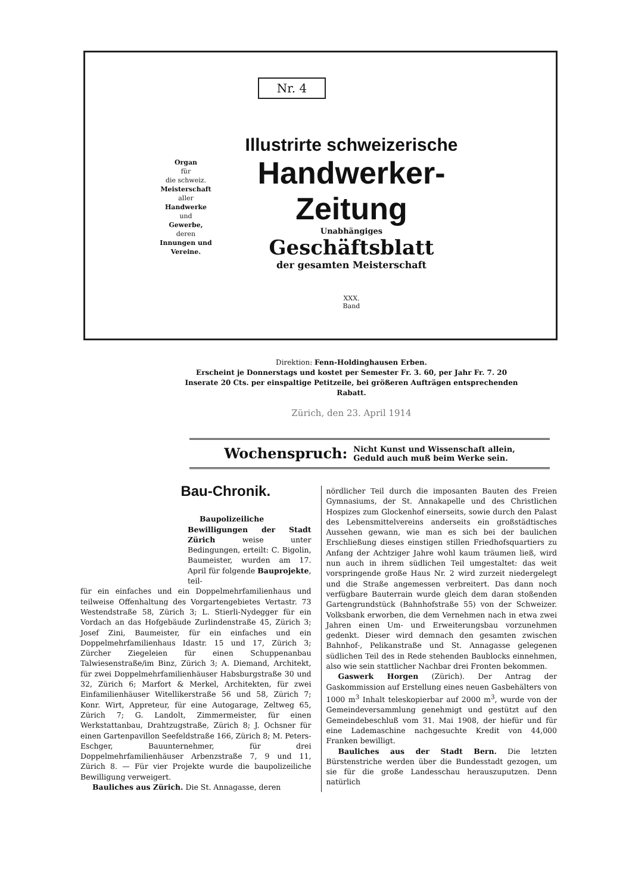Organ
für
die schweiz.
Meisterschaft
aller
Handwerke
und
Gewerbe,
deren
Innungen und Vereine.
Nr. 4
Illustrirte schweizerische
Handwerker-Zeitung
Unabhängiges
Geschäftsblatt
der gesamten Meisterschaft
XXX.
Band
Direktion: Fenn-Holdinghausen Erben.
Erscheint je Donnerstags und kostet per Semester Fr. 3. 60, per Jahr Fr. 7. 20
Inserate 20 Cts. per einspaltige Petitzeile, bei größeren Aufträgen entsprechenden Rabatt.
Zürich, den 23. April 1914
Wochenspruch: Nicht Kunst und Wissenschaft allein,
Geduld auch muß beim Werke sein.
Bau-Chronik.
Baupolizeiliche Bewilligungen der Stadt Zürich weise unter Bedingungen, erteilt: C. Bigolin, Baumeister, wurden am 17. April für folgende Bauprojekte, teil-
für ein einfaches und ein Doppelmehrfamilienhaus und teilweise Offenhaltung des Vorgartengebietes Vertastr. 73 Westendstraße 58, Zürich 3; L. Stierli-Nydegger für ein Vordach an das Hofgebäude Zurlindenstraße 45, Zürich 3; Josef Zini, Baumeister, für ein einfaches und ein Doppelmehrfamilienhaus Idastr. 15 und 17, Zürich 3; Zürcher Ziegeleien für einen Schuppenanbau Talwiesenstraße/im Binz, Zürich 3; A. Diemand, Architekt, für zwei Doppelmehrfamilienhäuser Habsburgstraße 30 und 32, Zürich 6; Marfort & Merkel, Architekten, für zwei Einfamilienhäuser Witellikerstraße 56 und 58, Zürich 7; Konr. Wirt, Appreteur, für eine Autogarage, Zeltweg 65, Zürich 7; G. Landolt, Zimmermeister, für einen Werkstattanbau, Drahtzugstraße, Zürich 8; J. Ochsner für einen Gartenpavillon Seefeldstraße 166, Zürich 8; M. Peters-Eschger, Bauunternehmer, für drei Doppelmehrfamilienhäuser Arbenzstraße 7, 9 und 11, Zürich 8. — Für vier Projekte wurde die baupolizeiliche Bewilligung verweigert.
Bauliches aus Zürich. Die St. Annagasse, deren
nördlicher Teil durch die imposanten Bauten des Freien Gymnasiums, der St. Annakapelle und des Christlichen Hospizes zum Glockenhof einerseits, sowie durch den Palast des Lebensmittelvereins anderseits ein großstädtisches Aussehen gewann, wie man es sich bei der baulichen Erschließung dieses einstigen stillen Friedhofsquartiers zu Anfang der Achtziger Jahre wohl kaum träumen ließ, wird nun auch in ihrem südlichen Teil umgestaltet: das weit vorspringende große Haus Nr. 2 wird zurzeit niedergelegt und die Straße angemessen verbreitert. Das dann noch verfügbare Bauterrain wurde gleich dem daran stoßenden Gartengrundstück (Bahnhofstraße 55) von der Schweizer. Volksbank erworben, die dem Vernehmen nach in etwa zwei Jahren einen Um- und Erweiterungsbau vorzunehmen gedenkt. Dieser wird demnach den gesamten zwischen Bahnhof-, Pelikanstraße und St. Annagasse gelegenen südlichen Teil des in Rede stehenden Baublocks einnehmen, also wie sein stattlicher Nachbar drei Fronten bekommen.
Gaswerk Horgen (Zürich). Der Antrag der Gaskommission auf Erstellung eines neuen Gasbehälters von 1000 m<sup>3</sup> Inhalt teleskopierbar auf 2000 m<sup>3</sup>, wurde von der Gemeindeversammlung genehmigt und gestützt auf den Gemeindebeschluß vom 31. Mai 1908, der hiefür und für eine Lademaschine nachgesuchte Kredit von 44,000 Franken bewilligt.
Bauliches aus der Stadt Bern. Die letzten Bürstenstriche werden über die Bundesstadt gezogen, um sie für die große Landesschau herauszuputzen. Denn natürlich